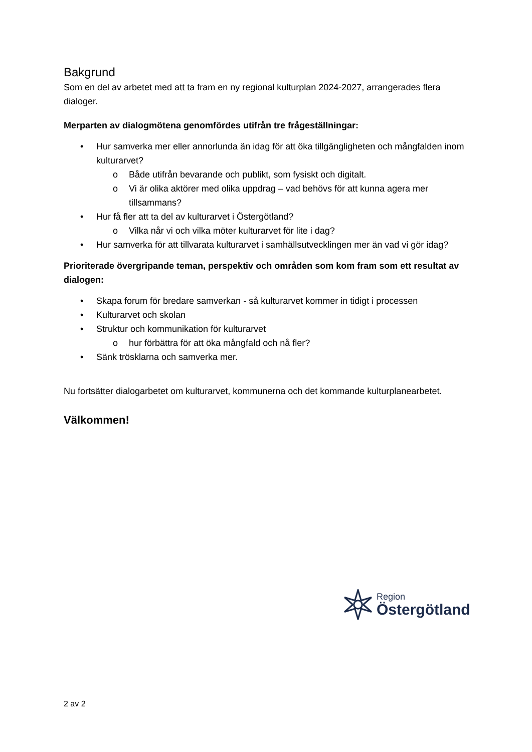Bakgrund
Som en del av arbetet med att ta fram en ny regional kulturplan 2024-2027, arrangerades flera dialoger.
Merparten av dialogmötena genomfördes utifrån tre frågeställningar:
• Hur samverka mer eller annorlunda än idag för att öka tillgängligheten och mångfalden inom kulturarvet?
o Både utifrån bevarande och publikt, som fysiskt och digitalt.
o Vi är olika aktörer med olika uppdrag – vad behövs för att kunna agera mer tillsammans?
• Hur få fler att ta del av kulturarvet i Östergötland?
o Vilka når vi och vilka möter kulturarvet för lite i dag?
• Hur samverka för att tillvarata kulturarvet i samhällsutvecklingen mer än vad vi gör idag?
Prioriterade övergripande teman, perspektiv och områden som kom fram som ett resultat av dialogen:
• Skapa forum för bredare samverkan - så kulturarvet kommer in tidigt i processen
• Kulturarvet och skolan
• Struktur och kommunikation för kulturarvet
o hur förbättra för att öka mångfald och nå fler?
• Sänk trösklarna och samverka mer.
Nu fortsätter dialogarbetet om kulturarvet, kommunerna och det kommande kulturplanearbetet.
Välkommen!
Region
Östergötland
2 av 2